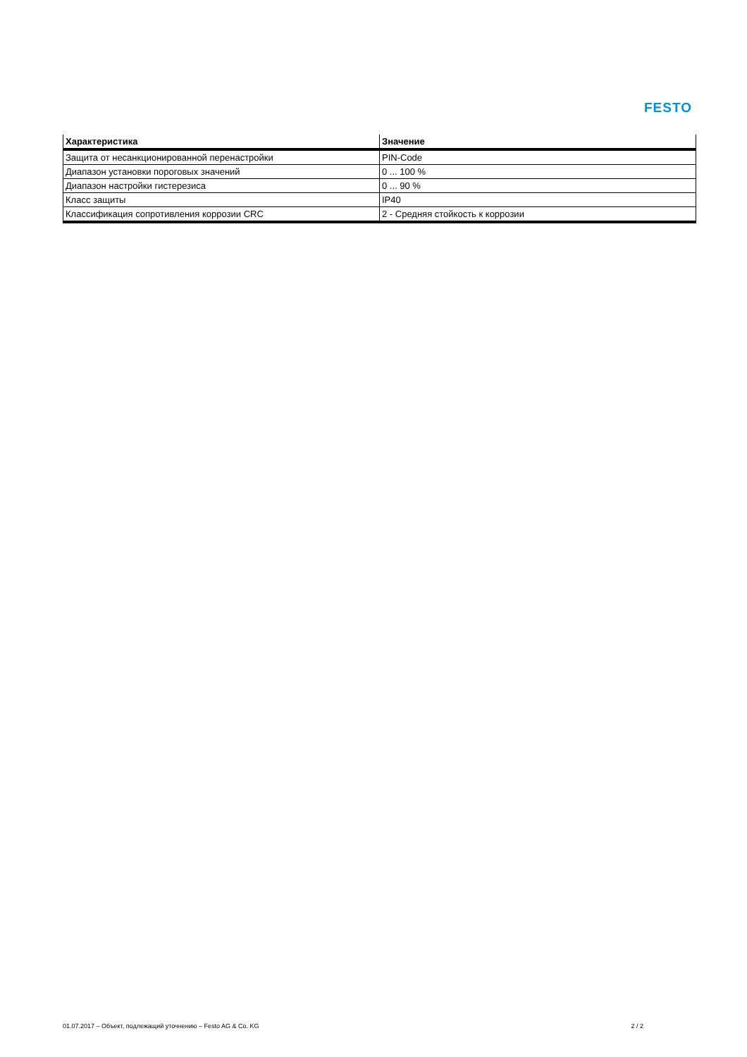FESTO
| Характеристика | Значение |
| --- | --- |
| Защита от несанкционированной перенастройки | PIN-Code |
| Диапазон установки пороговых значений | 0 ... 100 % |
| Диапазон настройки гистерезиса | 0 ... 90 % |
| Класс защиты | IP40 |
| Классификация сопротивления коррозии CRC | 2 - Средняя стойкость к коррозии |
01.07.2017 – Объект, подлежащий уточнению – Festo AG & Co. KG 2 / 2